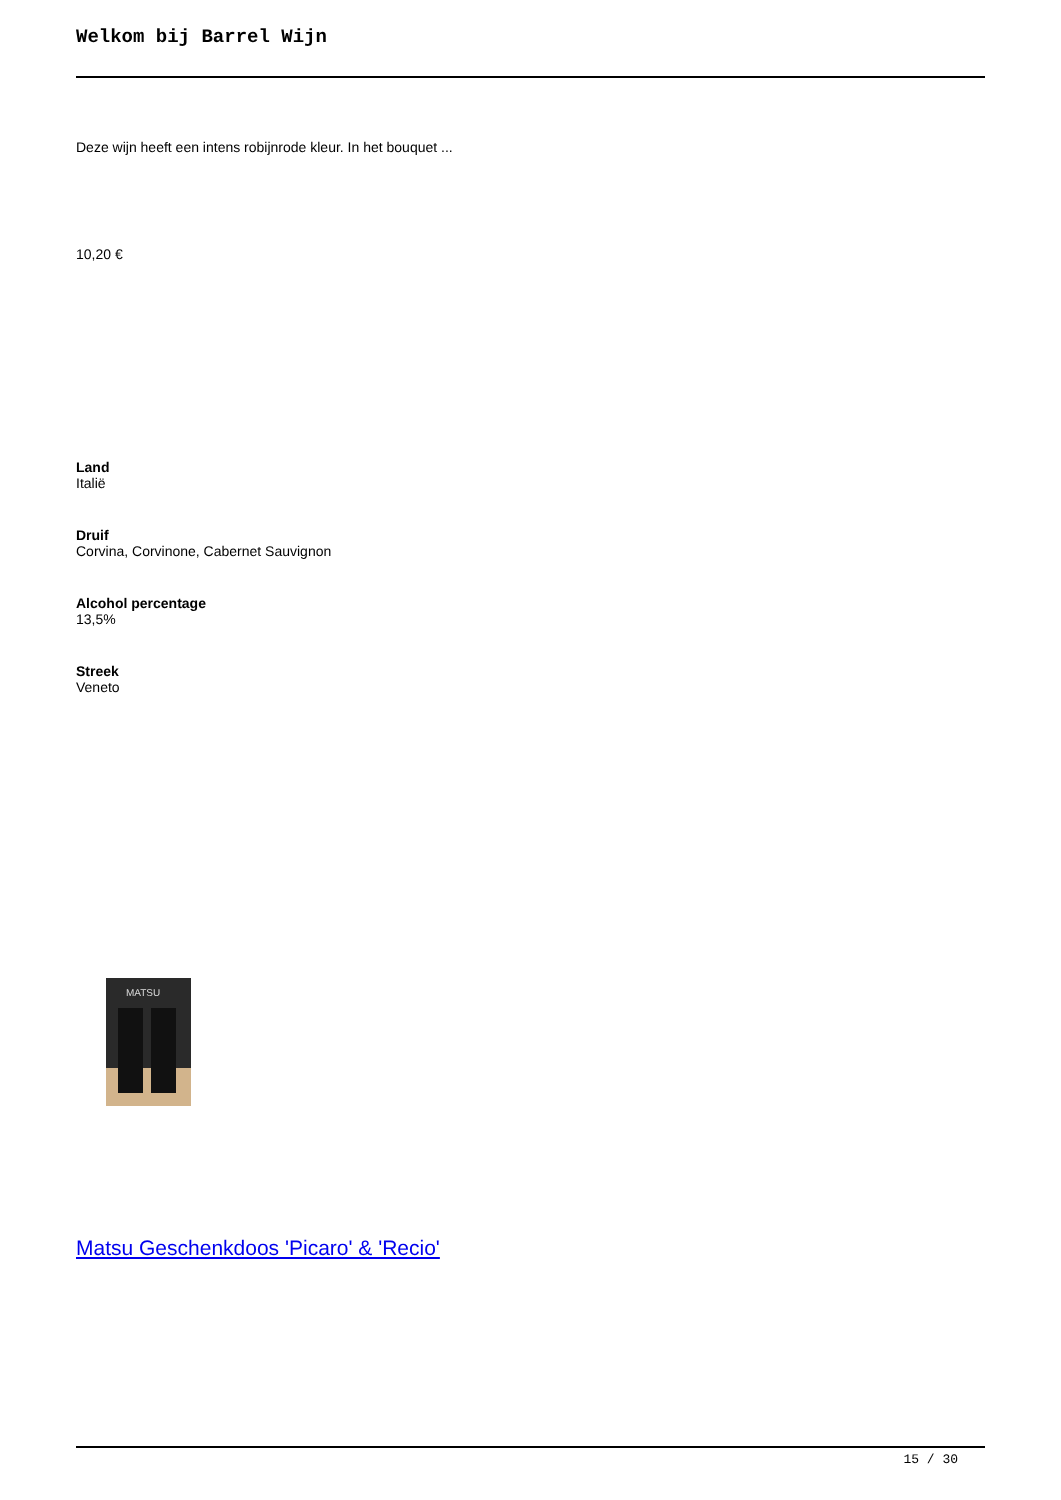Welkom bij Barrel Wijn
Deze wijn heeft een intens robijnrode kleur. In het bouquet ...
10,20 €
Land
Italië
Druif
Corvina, Corvinone, Cabernet Sauvignon
Alcohol percentage
13,5%
Streek
Veneto
MATSU
Matsu Geschenkdoos 'Picaro' & 'Recio'
15 / 30